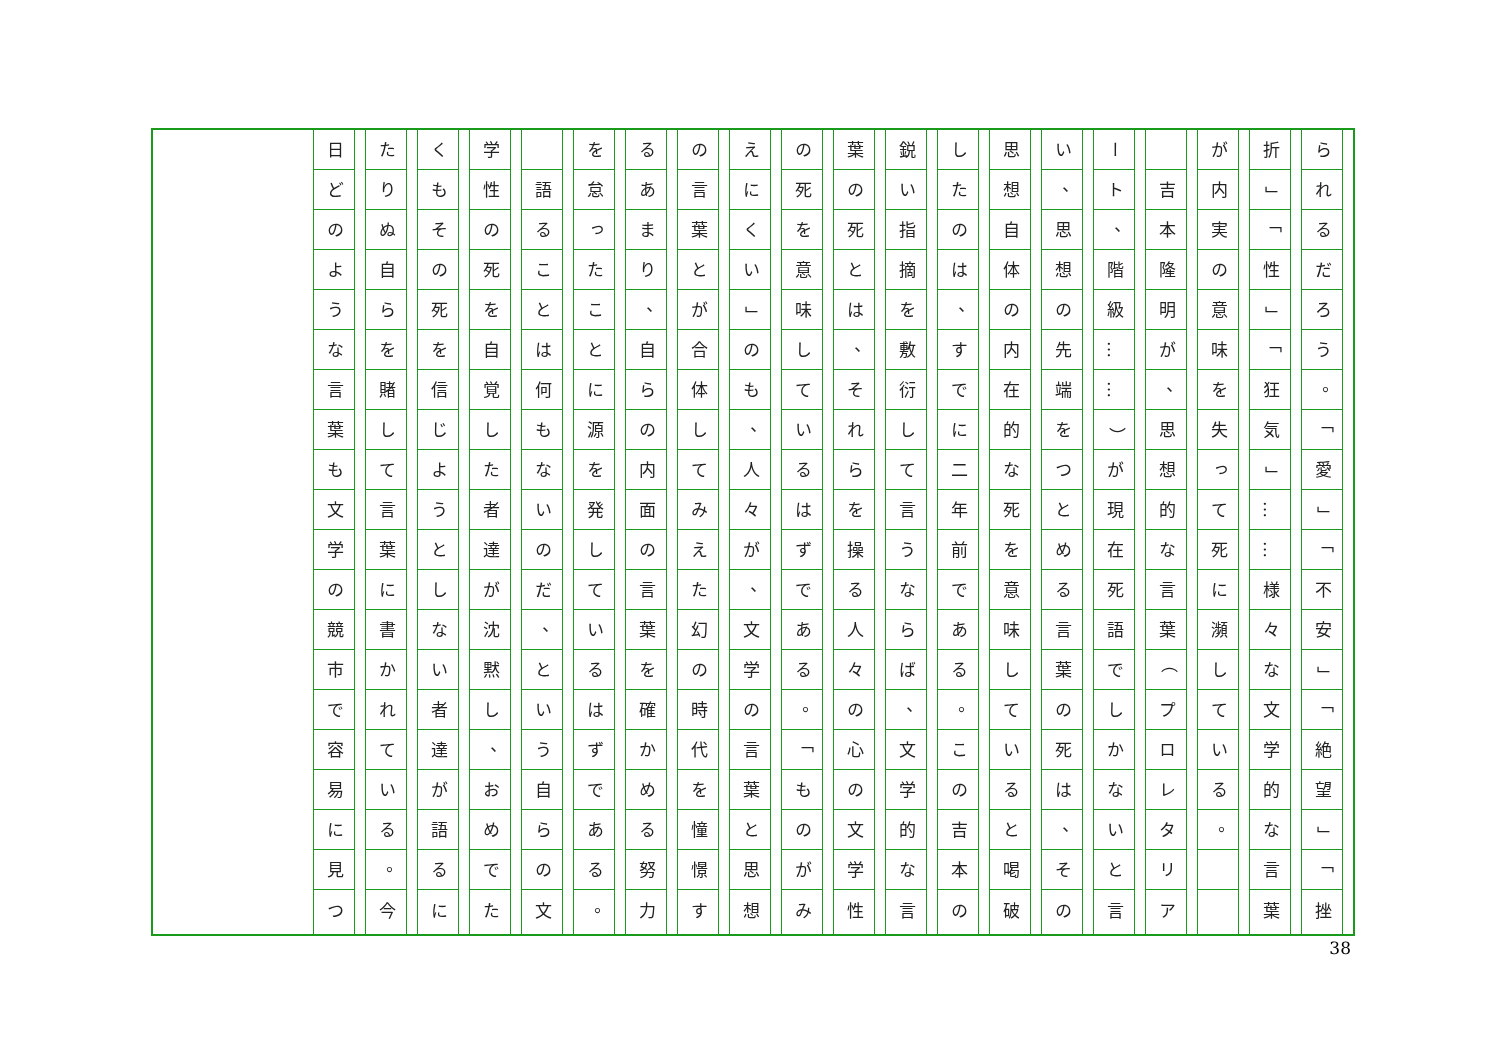られるだろう 。 「 愛 」 「 不安 」 「 絶望 」 「 挫
折 」 「 性 」 「 狂気 」 … … 様々な文学的な言葉
が内実の意味を失って死に瀕している 。
吉本隆明が 、 思想的な言葉 （ プロレタリア
ート 、 階級 … … ） が現在死語でしかないと言
い 、 思想の先端をつとめる言葉の死は 、 その
思想自体の内在的な死を意味していると喝破
したのは 、 すでに二年前である 。 この吉本の
鋭い指摘を敷衍して言うならば 、 文学的な言
葉の死とは 、 それらを操る人々の心の文学性
の死を意味しているはずである 。 「 ものがみ
えにくい 」 のも 、 人々が 、 文学の言葉と思想
の言葉とが合体してみえた幻の時代を憧憬す
るあまり 、 自らの内面の言葉を確かめる努力
を怠ったことに源を発しているはずである 。
語ることは何もないのだ 、 という自らの文
学性の死を自覚した者達が沈黙し 、 おめでた
くもその死を信じようとしない者達が語るに
たりぬ自らを賭して言葉に書かれている 。 今
日どのような言葉も文学の競市で容易に見つ
38